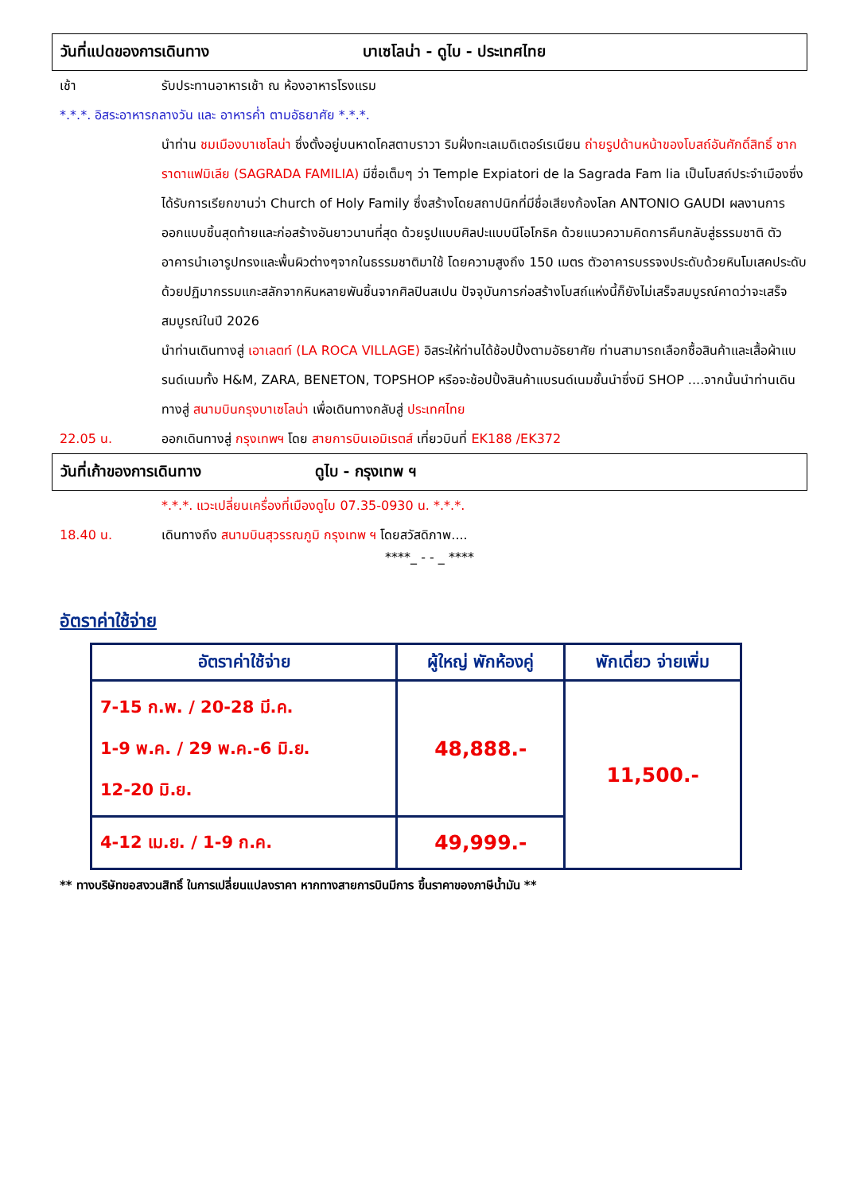วันที่แปดของการเดินทาง บาเซโลน่า - ดูไบ - ประเทศไทย
เช้า รับประทานอาหารเช้า ณ ห้องอาหารโรงแรม
*.*.*. อิสระอาหารกลางวัน และ อาหารค่ำ ตามอัธยาศัย *.*.*.
นำท่าน ชมเมืองบาเซโลน่า ซึ่งตั้งอยู่บนหาดโคสตาบราวา ริมฝั่งทะเลเมดิเตอร์เรเนียน ถ่ายรูปด้านหน้าของโบสถ์อันศักดิ์สิทธิ์ ซากราดาแฟมิเลีย (SAGRADA FAMILIA) มีชื่อเต็มๆ ว่า Temple Expiatori de la Sagrada Fam lia เป็นโบสถ์ประจำเมืองซึ่งได้รับการเรียกขานว่า Church of Holy Family ซึ่งสร้างโดยสถาปนิกที่มีชื่อเสียงก้องโลก ANTONIO GAUDI ผลงานการออกแบบชิ้นสุดท้ายและก่อสร้างอันยาวนานที่สุด ด้วยรูปแบบศิลปะแบบนีโอโกธิค ด้วยแนวความคิดการคืนกลับสู่ธรรมชาติ ตัวอาคารนำเอารูปทรงและพื้นผิวต่างๆจากในธรรมชาติมาใช้ โดยความสูงถึง 150 เมตร ตัวอาคารบรรจงประดับด้วยหินโมเสคประดับด้วยปฏิมากรรมแกะสลักจากหินหลายพันชิ้นจากศิลปินสเปน ปัจจุบันการก่อสร้างโบสถ์แห่งนี้ก็ยังไม่เสร็จสมบูรณ์คาดว่าจะเสร็จสมบูรณ์ในปี 2026
นำท่านเดินทางสู่ เอาเลตท์ (LA ROCA VILLAGE) อิสระให้ท่านได้ช้อปปิ้งตามอัธยาศัย ท่านสามารถเลือกซื้อสินค้าและเสื้อผ้าแบรนด์เนมทั้ง H&M, ZARA, BENETON, TOPSHOP หรือจะช้อปปิ้งสินค้าแบรนด์เนมชั้นนำซึ่งมี SHOP ....จากนั้นนำท่านเดินทางสู่ สนามบินกรุงบาเซโลน่า เพื่อเดินทางกลับสู่ ประเทศไทย
22.05 น. ออกเดินทางสู่ กรุงเทพฯ โดย สายการบินเอมิเรตส์ เที่ยวบินที่ EK188 /EK372
วันที่เก้าของการเดินทาง ดูไบ - กรุงเทพ ฯ
*.*.*. แวะเปลี่ยนเครื่องที่เมืองดูไบ 07.35-0930 น. *.*.*.
18.40 น. เดินทางถึง สนามบินสุวรรณภูมิ กรุงเทพ ฯ โดยสวัสดิภาพ....
****_ - - _ ****
อัตราค่าใช้จ่าย
| อัตราค่าใช้จ่าย | ผู้ใหญ่ พักห้องคู่ | พักเดี่ยว จ่ายเพิ่ม |
| --- | --- | --- |
| 7-15 ก.พ. / 20-28 มี.ค. 1-9 พ.ค. / 29 พ.ค.-6 มิ.ย. 12-20 มิ.ย. | 48,888.- | 11,500.- |
| 4-12 เม.ย. / 1-9 ก.ค. | 49,999.- | |
** ทางบริษัทขอสงวนสิทธิ์ ในการเปลี่ยนแปลงราคา หากทางสายการบินมีการ ขึ้นราคาของภาษีน้ำมัน **